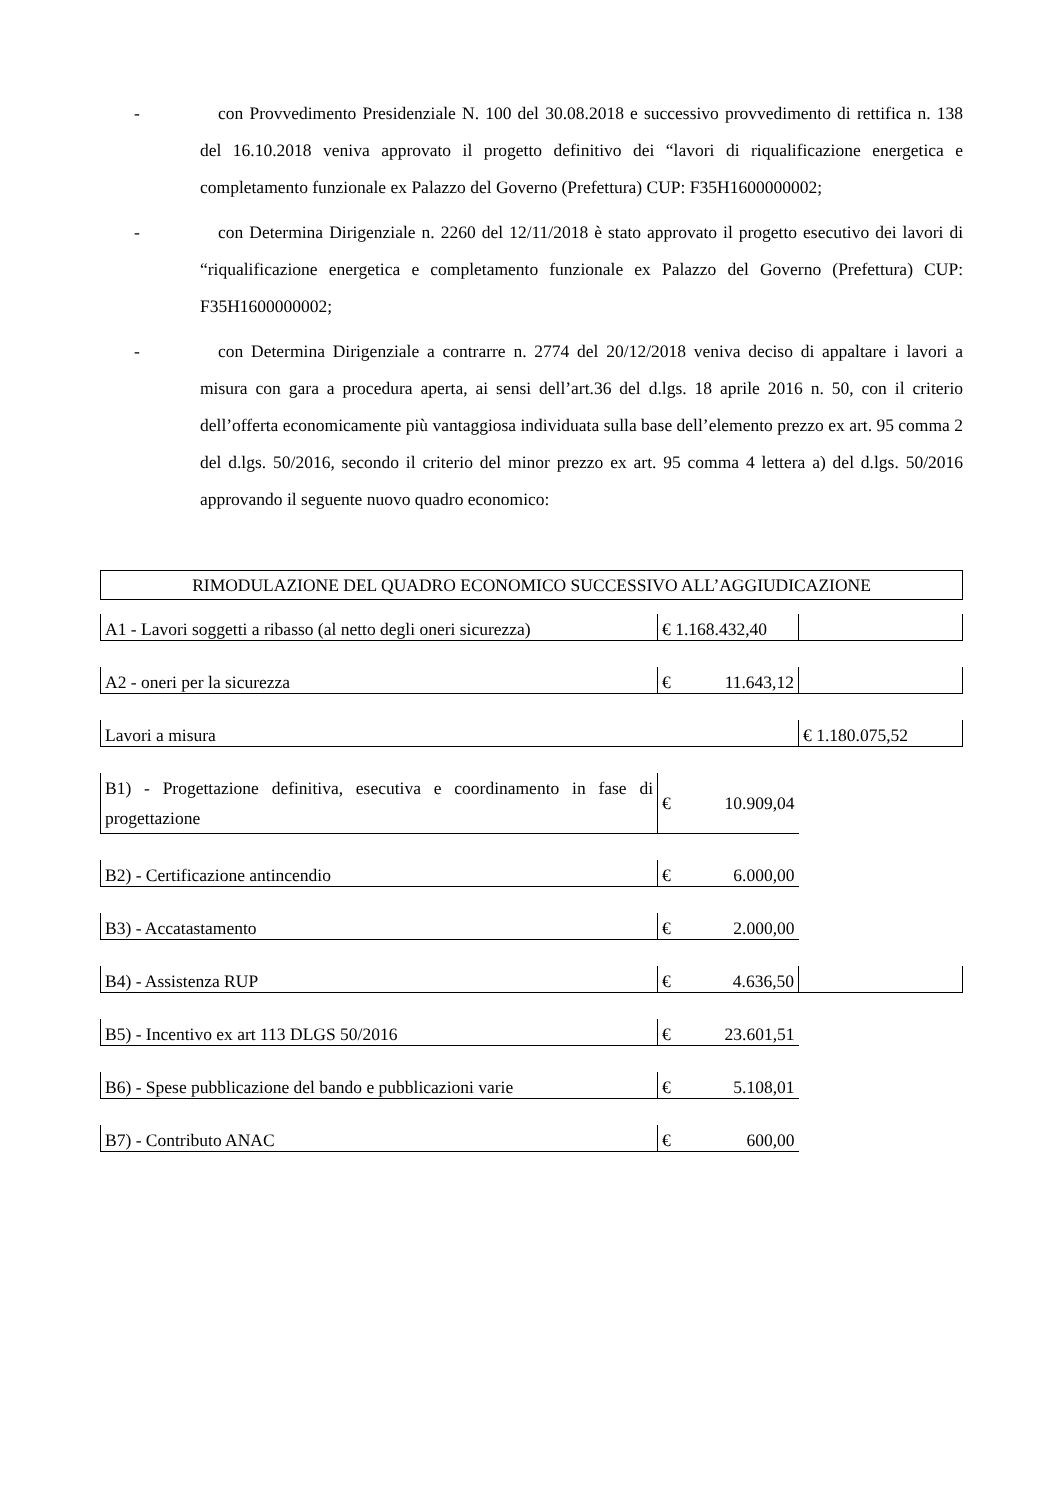- con Provvedimento Presidenziale N. 100 del 30.08.2018 e successivo provvedimento di rettifica n. 138 del 16.10.2018 veniva approvato il progetto definitivo dei “lavori di riqualificazione energetica e completamento funzionale ex Palazzo del Governo (Prefettura) CUP: F35H1600000002;
- con Determina Dirigenziale n. 2260 del 12/11/2018 è stato approvato il progetto esecutivo dei lavori di “riqualificazione energetica e completamento funzionale ex Palazzo del Governo (Prefettura) CUP: F35H1600000002;
- con Determina Dirigenziale a contrarre n. 2774 del 20/12/2018 veniva deciso di appaltare i lavori a misura con gara a procedura aperta, ai sensi dell’art.36 del d.lgs. 18 aprile 2016 n. 50, con il criterio dell’offerta economicamente più vantaggiosa individuata sulla base dell’elemento prezzo ex art. 95 comma 2 del d.lgs. 50/2016, secondo il criterio del minor prezzo ex art. 95 comma 4 lettera a) del d.lgs. 50/2016 approvando il seguente nuovo quadro economico:
RIMODULAZIONE DEL QUADRO ECONOMICO SUCCESSIVO ALL’AGGIUDICAZIONE
| A1 - Lavori soggetti a ribasso (al netto degli oneri sicurezza) | € 1.168.432,40 | |
| A2 - oneri per la sicurezza | € 11.643,12 | |
| Lavori a misura | | € 1.180.075,52 |
| B1) - Progettazione definitiva, esecutiva e coordinamento in fase di progettazione | € 10.909,04 | |
| B2) - Certificazione antincendio | € 6.000,00 | |
| B3) - Accatastamento | € 2.000,00 | |
| B4) - Assistenza RUP | € 4.636,50 | |
| B5) - Incentivo ex art 113 DLGS 50/2016 | € 23.601,51 | |
| B6) - Spese pubblicazione del bando e pubblicazioni varie | € 5.108,01 | |
| B7) - Contributo ANAC | € 600,00 | |